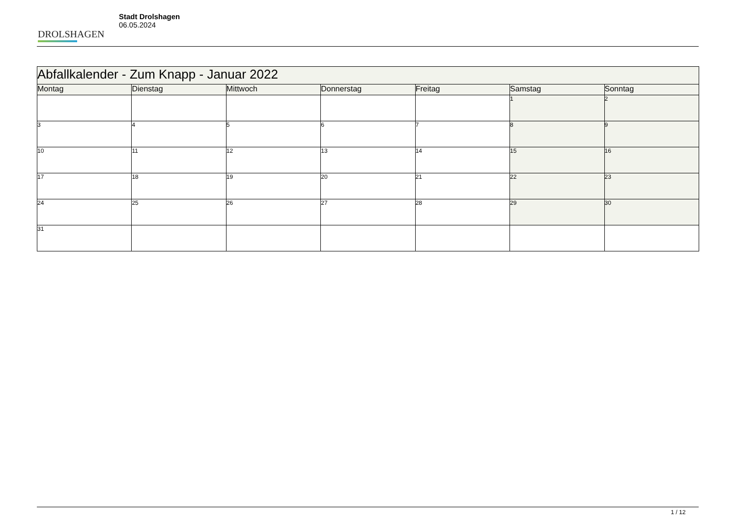DROLSHAGEN
Stadt Drolshagen
06.05.2024
| Abfallkalender - Zum Knapp - Januar 2022 | | | | | | |
| --- | --- | --- | --- | --- | --- | --- |
| Montag | Dienstag | Mittwoch | Donnerstag | Freitag | Samstag | Sonntag |
| | | | | | 1 | 2 |
| 3 | 4 | 5 | 6 | 7 | 8 | 9 |
| 10 | 11 | 12 | 13 | 14 | 15 | 16 |
| 17 | 18 | 19 | 20 | 21 | 22 | 23 |
| 24 | 25 | 26 | 27 | 28 | 29 | 30 |
| 31 | | | | | | |
1 / 12